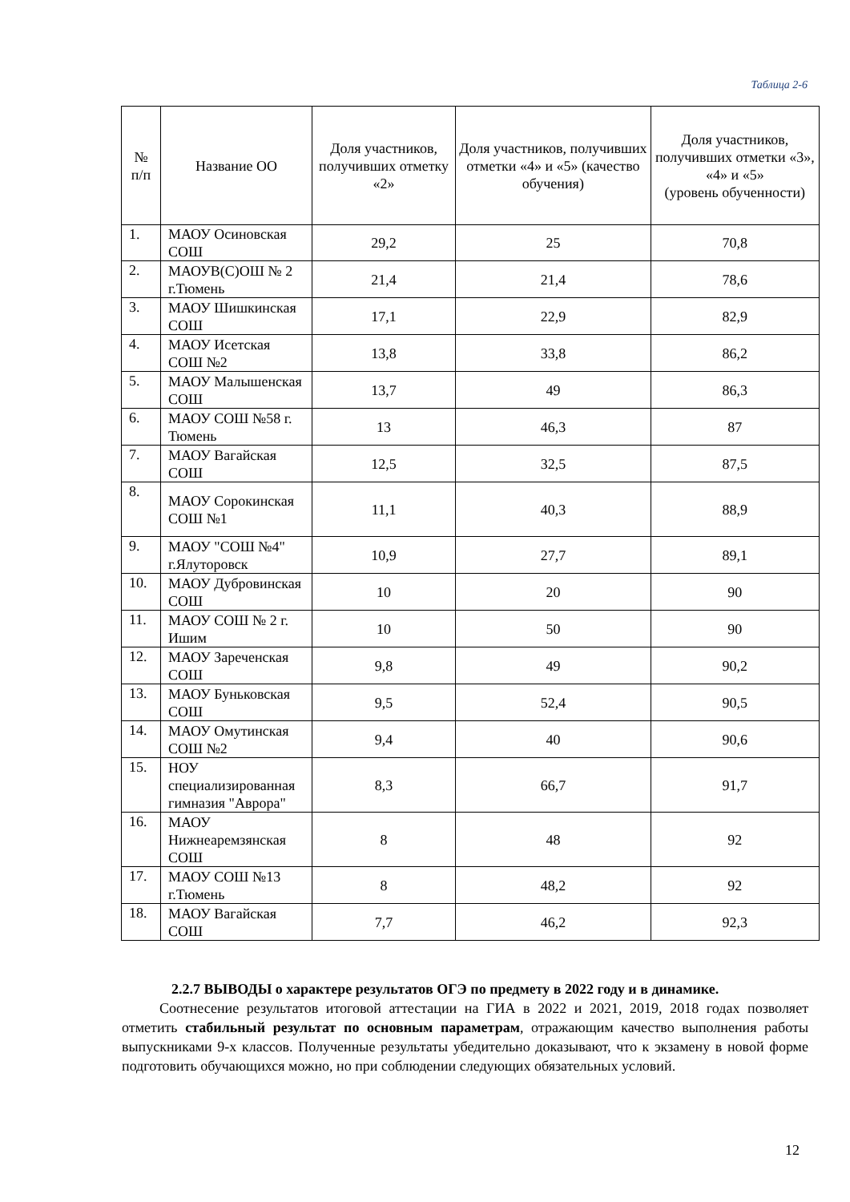Таблица 2-6
| № п/п | Название ОО | Доля участников, получивших отметку «2» | Доля участников, получивших отметки «4» и «5» (качество обучения) | Доля участников, получивших отметки «3», «4» и «5» (уровень обученности) |
| --- | --- | --- | --- | --- |
| 1. | МАОУ Осиновская СОШ | 29,2 | 25 | 70,8 |
| 2. | МАОУВ(С)ОШ № 2 г.Тюмень | 21,4 | 21,4 | 78,6 |
| 3. | МАОУ Шишкинская СОШ | 17,1 | 22,9 | 82,9 |
| 4. | МАОУ Исетская СОШ №2 | 13,8 | 33,8 | 86,2 |
| 5. | МАОУ Малышенская СОШ | 13,7 | 49 | 86,3 |
| 6. | МАОУ СОШ №58 г. Тюмень | 13 | 46,3 | 87 |
| 7. | МАОУ Вагайская СОШ | 12,5 | 32,5 | 87,5 |
| 8. | МАОУ Сорокинская СОШ №1 | 11,1 | 40,3 | 88,9 |
| 9. | МАОУ "СОШ №4" г.Ялуторовск | 10,9 | 27,7 | 89,1 |
| 10. | МАОУ Дубровинская СОШ | 10 | 20 | 90 |
| 11. | МАОУ СОШ № 2 г. Ишим | 10 | 50 | 90 |
| 12. | МАОУ Зареченская СОШ | 9,8 | 49 | 90,2 |
| 13. | МАОУ Буньковская СОШ | 9,5 | 52,4 | 90,5 |
| 14. | МАОУ Омутинская СОШ №2 | 9,4 | 40 | 90,6 |
| 15. | НОУ специализированная гимназия "Аврора" | 8,3 | 66,7 | 91,7 |
| 16. | МАОУ Нижнеаремзянская СОШ | 8 | 48 | 92 |
| 17. | МАОУ СОШ №13 г.Тюмень | 8 | 48,2 | 92 |
| 18. | МАОУ Вагайская СОШ | 7,7 | 46,2 | 92,3 |
2.2.7 ВЫВОДЫ о характере результатов ОГЭ по предмету в 2022 году и в динамике.
Соотнесение результатов итоговой аттестации на ГИА в 2022 и 2021, 2019, 2018 годах позволяет отметить стабильный результат по основным параметрам, отражающим качество выполнения работы выпускниками 9-х классов. Полученные результаты убедительно доказывают, что к экзамену в новой форме подготовить обучающихся можно, но при соблюдении следующих обязательных условий.
12